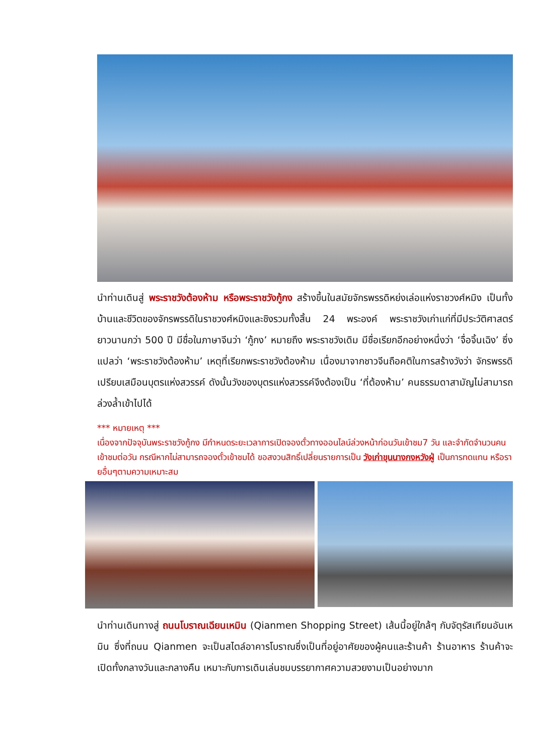นำท่านเดินสู่ พระราชวังต้องห้าม หรือพระราชวังกู้กง สร้างขึ้นในสมัยจักรพรรดิหย่งเล่อแห่งราชวงศ์หมิง เป็นทั้งบ้านและชีวิตของจักรพรรดิในราชวงศ์หมิงและชิงรวมทั้งสิ้น 24 พระองค์ พระราชวังเก่าแก่ที่มีประวัติศาสตร์ยาวนานกว่า 500 ปี มีชื่อในภาษาจีนว่า ‘กู้กง’ หมายถึง พระราชวังเดิม มีชื่อเรียกอีกอย่างหนึ่งว่า ‘จื่อจิ้นเฉิง’ ซึ่งแปลว่า ‘พระราชวังต้องห้าม’ เหตุที่เรียกพระราชวังต้องห้าม เนื่องมาจากชาวจีนถือคติในการสร้างวังว่า จักรพรรดิเปรียบเสมือนบุตรแห่งสวรรค์ ดังนั้นวังของบุตรแห่งสวรรค์จึงต้องเป็น ‘ที่ต้องห้าม’ คนธรรมดาสามัญไม่สามารถล่วงล้ำเข้าไปได้
*** หมายเหตุ ***
เนื่องจากปัจจุบันพระราชวังกู้กง มีกำหนดระยะเวลาการเปิดจองตั๋วทางออนไลน์ล่วงหน้าก่อนวันเข้าชม7 วัน และจำกัดจำนวนคนเข้าชมต่อวัน กรณีหากไม่สามารถจองตั๋วเข้าชมได้ ขอสงวนสิทธิ์เปลี่ยนรายการเป็น วังเก่าขุนนางกงหวังฝู่ เป็นการทดแทน หรือรายอื่นๆตามความเหมาะสม
นำท่านเดินทางสู่ ถนนโบราณเฉียนเหมิน (Qianmen Shopping Street) เส้นนี้อยู่ใกล้ๆ กับจัตุรัสเทียนอันเหมิน ซึ่งที่ถนน Qianmen จะเป็นสไตล์อาคารโบราณซึ่งเป็นที่อยู่อาศัยของผู้คนและร้านค้า ร้านอาหาร ร้านค้าจะเปิดทั้งกลางวันและกลางคืน เหมาะกับการเดินเล่นชมบรรยากาศความสวยงามเป็นอย่างมาก